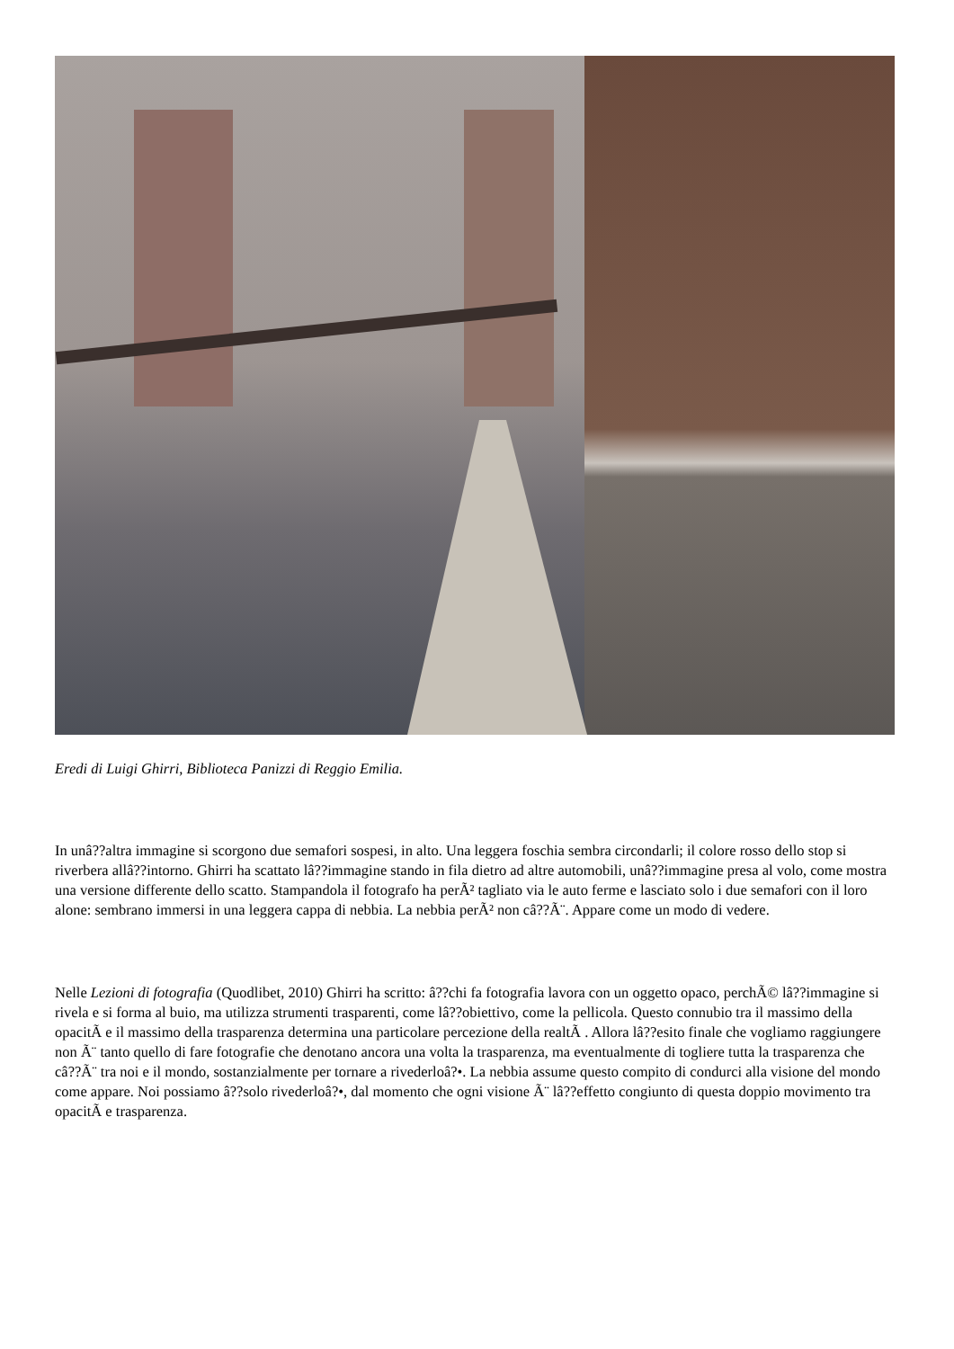Eredi di Luigi Ghirri, Biblioteca Panizzi di Reggio Emilia.
In unâ??altra immagine si scorgono due semafori sospesi, in alto. Una leggera foschia sembra circondarli; il colore rosso dello stop si riverbera allâ??intorno. Ghirri ha scattato lâ??immagine stando in fila dietro ad altre automobili, unâ??immagine presa al volo, come mostra una versione differente dello scatto. Stampandola il fotografo ha perÃ² tagliato via le auto ferme e lasciato solo i due semafori con il loro alone: sembrano immersi in una leggera cappa di nebbia. La nebbia perÃ² non câ??Ã¨. Appare come un modo di vedere.
Nelle Lezioni di fotografia (Quodlibet, 2010) Ghirri ha scritto: â??chi fa fotografia lavora con un oggetto opaco, perchÃ© lâ??immagine si rivela e si forma al buio, ma utilizza strumenti trasparenti, come lâ??obiettivo, come la pellicola. Questo connubio tra il massimo della opacitÃ e il massimo della trasparenza determina una particolare percezione della realtÃ . Allora lâ??esito finale che vogliamo raggiungere non Ã¨ tanto quello di fare fotografie che denotano ancora una volta la trasparenza, ma eventualmente di togliere tutta la trasparenza che câ??Ã¨ tra noi e il mondo, sostanzialmente per tornare a rivederloâ?•. La nebbia assume questo compito di condurci alla visione del mondo come appare. Noi possiamo â??solo rivederloâ?•, dal momento che ogni visione Ã¨ lâ??effetto congiunto di questa doppio movimento tra opacitÃ e trasparenza.